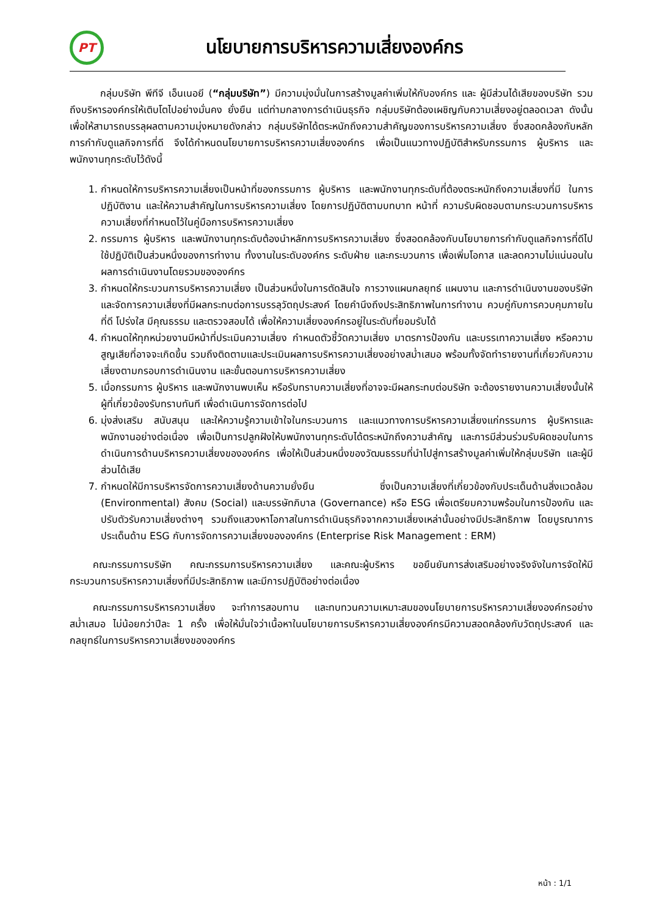PT
นโยบายการบริหารความเสี่ยงองค์กร
กลุ่มบริษัท พีทีจี เอ็นเนอยี (“กลุ่มบริษัท”) มีความมุ่งมั่นในการสร้างมูลค่าเพิ่มให้กับองค์กร และ ผู้มีส่วนได้เสียของบริษัท รวมถึงบริหารองค์กรให้เติบโตไปอย่างมั่นคง ยั่งยืน แต่ท่ามกลางการดำเนินธุรกิจ กลุ่มบริษัทต้องเผชิญกับความเสี่ยงอยู่ตลอดเวลา ดังนั้น เพื่อให้สามารถบรรลุผลตามความมุ่งหมายดังกล่าว กลุ่มบริษัทได้ตระหนักถึงความสำคัญของการบริหารความเสี่ยง ซึ่งสอดคล้องกับหลักการกำกับดูแลกิจการที่ดี จึงได้กำหนดนโยบายการบริหารความเสี่ยงองค์กร เพื่อเป็นแนวทางปฏิบัติสำหรับกรรมการ ผู้บริหาร และพนักงานทุกระดับไว้ดังนี้
1. กำหนดให้การบริหารความเสี่ยงเป็นหน้าที่ของกรรมการ ผู้บริหาร และพนักงานทุกระดับที่ต้องตระหนักถึงความเสี่ยงที่มี ในการปฏิบัติงาน และให้ความสำคัญในการบริหารความเสี่ยง โดยการปฏิบัติตามบทบาท หน้าที่ ความรับผิดชอบตามกระบวนการบริหารความเสี่ยงที่กำหนดไว้ในคู่มือการบริหารความเสี่ยง
2. กรรมการ ผู้บริหาร และพนักงานทุกระดับต้องนำหลักการบริหารความเสี่ยง ซึ่งสอดคล้องกับนโยบายการกำกับดูแลกิจการที่ดีไปใช้ปฏิบัติเป็นส่วนหนึ่งของการทำงาน ทั้งงานในระดับองค์กร ระดับฝ่าย และกระบวนการ เพื่อเพิ่มโอกาส และลดความไม่แน่นอนในผลการดำเนินงานโดยรวมขององค์กร
3. กำหนดให้กระบวนการบริหารความเสี่ยง เป็นส่วนหนึ่งในการตัดสินใจ การวางแผนกลยุทธ์ แผนงาน และการดำเนินงานของบริษัท และจัดการความเสี่ยงที่มีผลกระทบต่อการบรรลุวัตถุประสงค์ โดยคำนึงถึงประสิทธิภาพในการทำงาน ควบคู่กับการควบคุมภายในที่ดี โปร่งใส มีคุณธรรม และตรวจสอบได้ เพื่อให้ความเสี่ยงองค์กรอยู่ในระดับที่ยอมรับได้
4. กำหนดให้ทุกหน่วยงานมีหน้าที่ประเมินความเสี่ยง กำหนดตัวชี้วัดความเสี่ยง มาตรการป้องกัน และบรรเทาความเสี่ยง หรือความสูญเสียที่อาจจะเกิดขึ้น รวมถึงติดตามและประเมินผลการบริหารความเสี่ยงอย่างสม่ำเสมอ พร้อมทั้งจัดทำรายงานที่เกี่ยวกับความเสี่ยงตามกรอบการดำเนินงาน และขั้นตอนการบริหารความเสี่ยง
5. เมื่อกรรมการ ผู้บริหาร และพนักงานพบเห็น หรือรับทราบความเสี่ยงที่อาจจะมีผลกระทบต่อบริษัท จะต้องรายงานความเสี่ยงนั้นให้ผู้ที่เกี่ยวข้องรับทราบทันที เพื่อดำเนินการจัดการต่อไป
6. มุ่งส่งเสริม สนับสนุน และให้ความรู้ความเข้าใจในกระบวนการ และแนวทางการบริหารความเสี่ยงแก่กรรมการ ผู้บริหารและพนักงานอย่างต่อเนื่อง เพื่อเป็นการปลูกฝังให้บพนักงานทุกระดับได้ตระหนักถึงความสำคัญ และการมีส่วนร่วมรับผิดชอบในการดำเนินการด้านบริหารความเสี่ยงขององค์กร เพื่อให้เป็นส่วนหนึ่งของวัฒนธรรมที่นำไปสู่การสร้างมูลค่าเพิ่มให้กลุ่มบริษัท และผู้มีส่วนได้เสีย
7. กำหนดให้มีการบริหารจัดการความเสี่ยงด้านความยั่งยืน ซึ่งเป็นความเสี่ยงที่เกี่ยวข้องกับประเด็นด้านสิ่งแวดล้อม (Environmental) สังคม (Social) และบรรษัทภิบาล (Governance) หรือ ESG เพื่อเตรียมความพร้อมในการป้องกัน และปรับตัวรับความเสี่ยงต่างๆ รวมถึงแสวงหาโอกาสในการดำเนินธุรกิจจากความเสี่ยงเหล่านั้นอย่างมีประสิทธิภาพ โดยบูรณาการประเด็นด้าน ESG กับการจัดการความเสี่ยงขององค์กร (Enterprise Risk Management : ERM)
คณะกรรมการบริษัท คณะกรรมการบริหารความเสี่ยง และคณะผู้บริหาร ขอยืนยันการส่งเสริมอย่างจริงจังในการจัดให้มีกระบวนการบริหารความเสี่ยงที่มีประสิทธิภาพ และมีการปฏิบัติอย่างต่อเนื่อง
คณะกรรมการบริหารความเสี่ยง จะทำการสอบทาน และทบทวนความเหมาะสมของนโยบายการบริหารความเสี่ยงองค์กรอย่างสม่ำเสมอ ไม่น้อยกว่าปีละ 1 ครั้ง เพื่อให้มั่นใจว่าเนื้อหาในนโยบายการบริหารความเสี่ยงองค์กรมีความสอดคล้องกับวัตถุประสงค์ และกลยุทธ์ในการบริหารความเสี่ยงขององค์กร
หน้า : 1/1